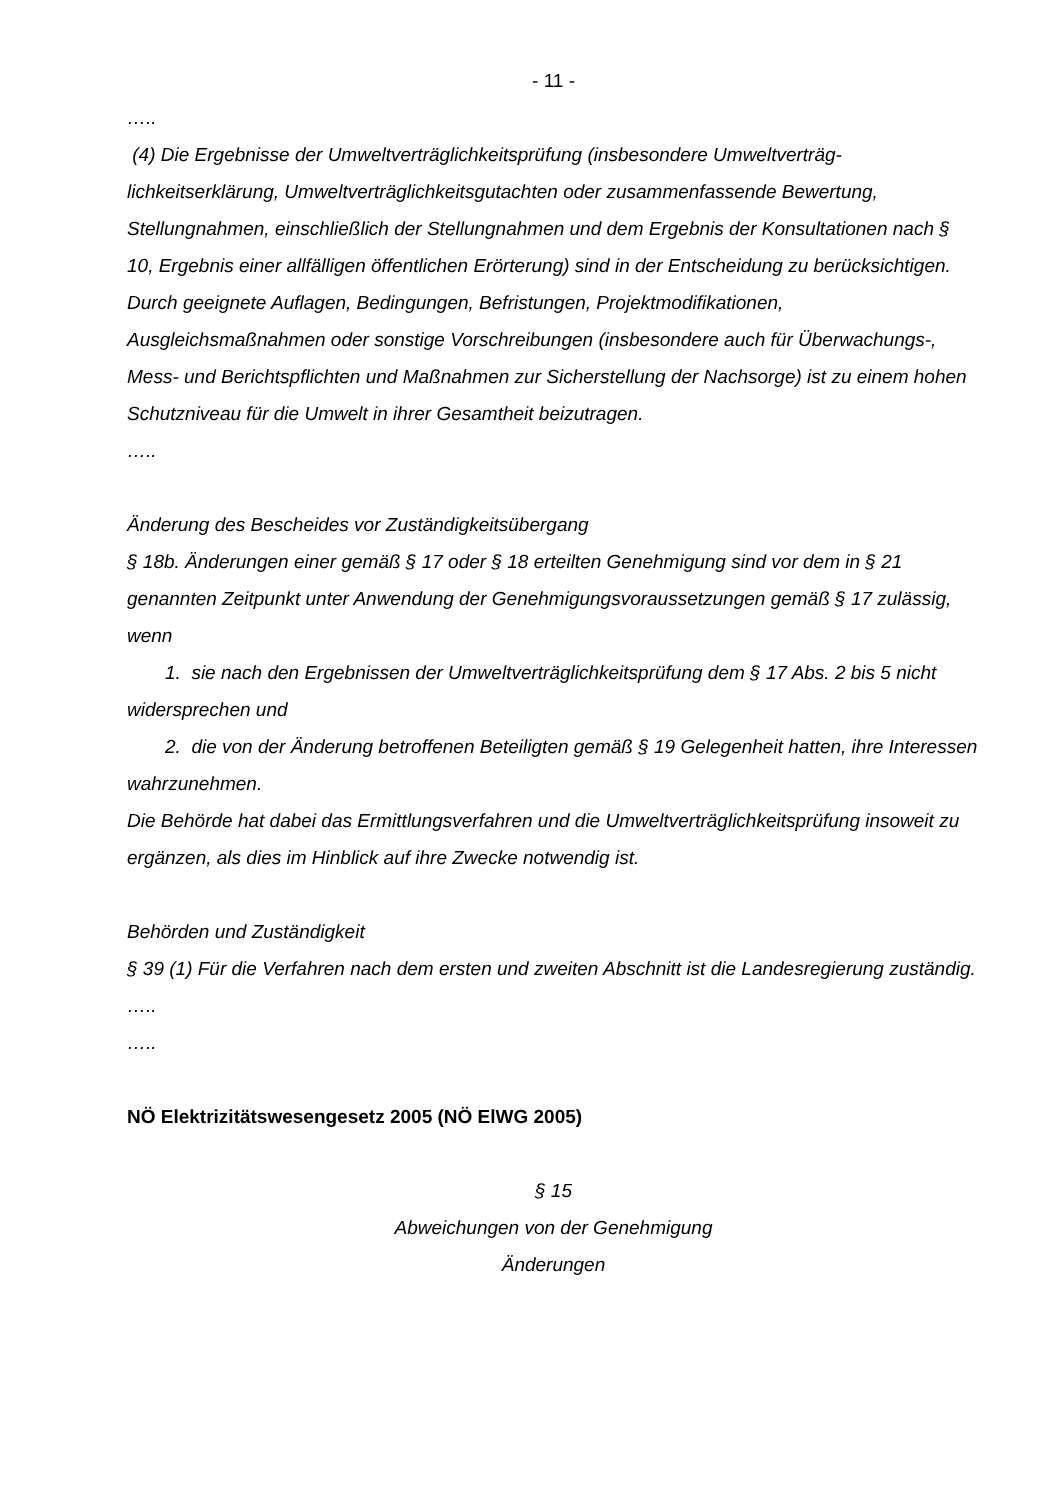- 11 -
…..
(4) Die Ergebnisse der Umweltverträglichkeitsprüfung (insbesondere Umweltverträg­lichkeitserklärung, Umweltverträglichkeitsgutachten oder zusammenfassende Bewertung, Stellungnahmen, einschließlich der Stellungnahmen und dem Ergebnis der Konsultationen nach § 10, Ergebnis einer allfälligen öffentlichen Erörterung) sind in der Entscheidung zu berücksichtigen. Durch geeignete Auflagen, Bedingungen, Befristungen, Projektmodifikati­onen, Ausgleichsmaßnahmen oder sonstige Vorschreibungen (insbesondere auch für Überwachungs-, Mess- und Berichtspflichten und Maßnahmen zur Sicherstellung der Nachsorge) ist zu einem hohen Schutzniveau für die Umwelt in ihrer Gesamtheit beizutra­gen.
…..
Änderung des Bescheides vor Zuständigkeitsübergang
§ 18b. Änderungen einer gemäß § 17 oder § 18 erteilten Genehmigung sind vor dem in § 21 genannten Zeitpunkt unter Anwendung der Genehmigungsvoraussetzungen gemäß § 17 zulässig, wenn
1. sie nach den Ergebnissen der Umweltverträglichkeitsprüfung dem § 17 Abs. 2 bis 5 nicht widersprechen und
2. die von der Änderung betroffenen Beteiligten gemäß § 19 Gelegenheit hatten, ihre Interessen wahrzunehmen.
Die Behörde hat dabei das Ermittlungsverfahren und die Umweltverträglichkeitsprüfung insoweit zu ergänzen, als dies im Hinblick auf ihre Zwecke notwendig ist.
Behörden und Zuständigkeit
§ 39 (1) Für die Verfahren nach dem ersten und zweiten Abschnitt ist die Landesregierung zuständig. …..
…..
NÖ Elektrizitätswesengesetz 2005 (NÖ ElWG 2005)
§ 15
Abweichungen von der Genehmigung
Änderungen